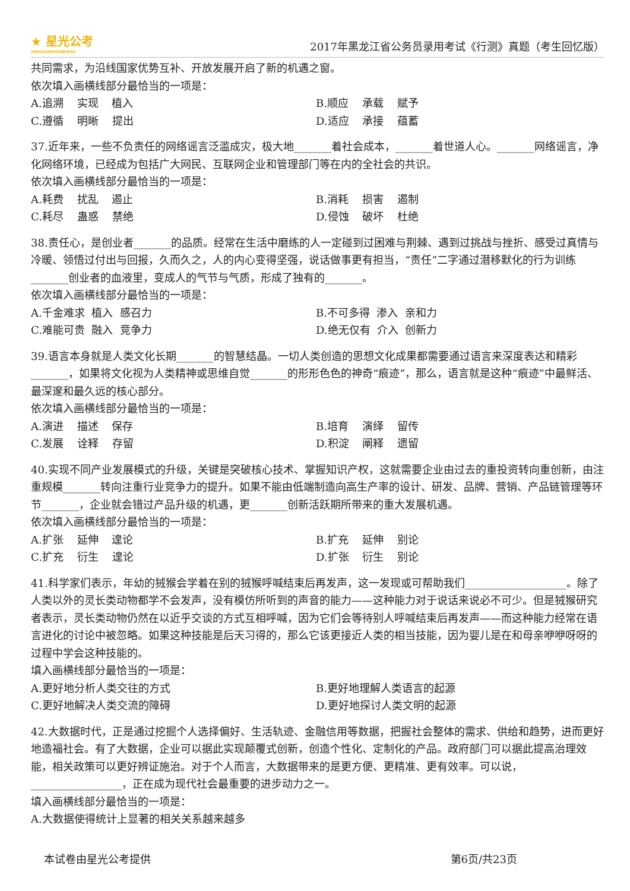★ 星光公考
XINGGUANGGONGKAO
2017年黑龙江省公务员录用考试《行测》真题（考生回忆版）
共同需求，为沿线国家优势互补、开放发展开启了新的机遇之窗。
依次填入画横线部分最恰当的一项是：
A.追溯 实现 植入 B.顺应 承载 赋予
C.遵循 明晰 提出 D.适应 承接 蕴蓄
37.近年来，一些不负责任的网络谣言泛滥成灾，极大地_______着社会成本，_______着世道人心。_______网络谣言，净化网络环境，已经成为包括广大网民、互联网企业和管理部门等在内的全社会的共识。
依次填入画横线部分最恰当的一项是：
A.耗费 扰乱 遏止 B.消耗 损害 遏制
C.耗尽 蛊惑 禁绝 D.侵蚀 破坏 杜绝
38.责任心，是创业者_______的品质。经常在生活中磨练的人一定碰到过困难与荆棘、遇到过挑战与挫折、感受过真情与冷暖、领悟过付出与回报，久而久之，人的内心变得坚强，说话做事更有担当，“责任”二字通过潜移默化的行为训练_______创业者的血液里，变成人的气节与气质，形成了独有的_______。
依次填入画横线部分最恰当的一项是：
A.千金难求 植入 感召力 B.不可多得 渗入 亲和力
C.难能可贵 融入 竞争力 D.绝无仅有 介入 创新力
39.语言本身就是人类文化长期_______的智慧结晶。一切人类创造的思想文化成果都需要通过语言来深度表达和精彩_______，如果将文化视为人类精神或思维自觉_______的形形色色的神奇“痕迹”，那么，语言就是这种“痕迹”中最鲜活、最深邃和最久远的核心部分。
依次填入画横线部分最恰当的一项是：
A.演进 描述 保存 B.培育 演绎 留传
C.发展 诠释 存留 D.积淀 阐释 遗留
40.实现不同产业发展模式的升级，关键是突破核心技术、掌握知识产权，这就需要企业由过去的重投资转向重创新，由注重规模_______转向注重行业竞争力的提升。如果不能由低端制造向高生产率的设计、研发、品牌、营销、产品链管理等环节_______，企业就会错过产品升级的机遇，更_______创新活跃期所带来的重大发展机遇。
依次填入画横线部分最恰当的一项是：
A.扩张 延伸 遑论 B.扩充 延伸 别论
C.扩充 衍生 遑论 D.扩张 衍生 别论
41.科学家们表示，年幼的狨猴会学着在别的狨猴呼喊结束后再发声，这一发现或可帮助我们___________________。除了人类以外的灵长类动物都学不会发声，没有模仿所听到的声音的能力——这种能力对于说话来说必不可少。但是狨猴研究者表示，灵长类动物仍然在以近乎交谈的方式互相呼喊，因为它们会等待别人呼喊结束后再发声——而这种能力经常在语言进化的讨论中被忽略。如果这种技能是后天习得的，那么它该更接近人类的相当技能，因为婴儿是在和母亲咿咿呀呀的过程中学会这种技能的。
填入画横线部分最恰当的一项是：
A.更好地分析人类交往的方式 B.更好地理解人类语言的起源
C.更好地解决人类交流的障碍 D.更好地探讨人类文明的起源
42.大数据时代，正是通过挖掘个人选择偏好、生活轨迹、金融信用等数据，把握社会整体的需求、供给和趋势，进而更好地造福社会。有了大数据，企业可以据此实现颠覆式创新，创造个性化、定制化的产品。政府部门可以据此提高治理效能，相关政策可以更好辨证施治。对于个人而言，大数据带来的是更方便、更精准、更有效率。可以说，_________________，正在成为现代社会最重要的进步动力之一。
填入画横线部分最恰当的一项是：
A.大数据使得统计上显著的相关关系越来越多
本试卷由星光公考提供 第6页/共23页